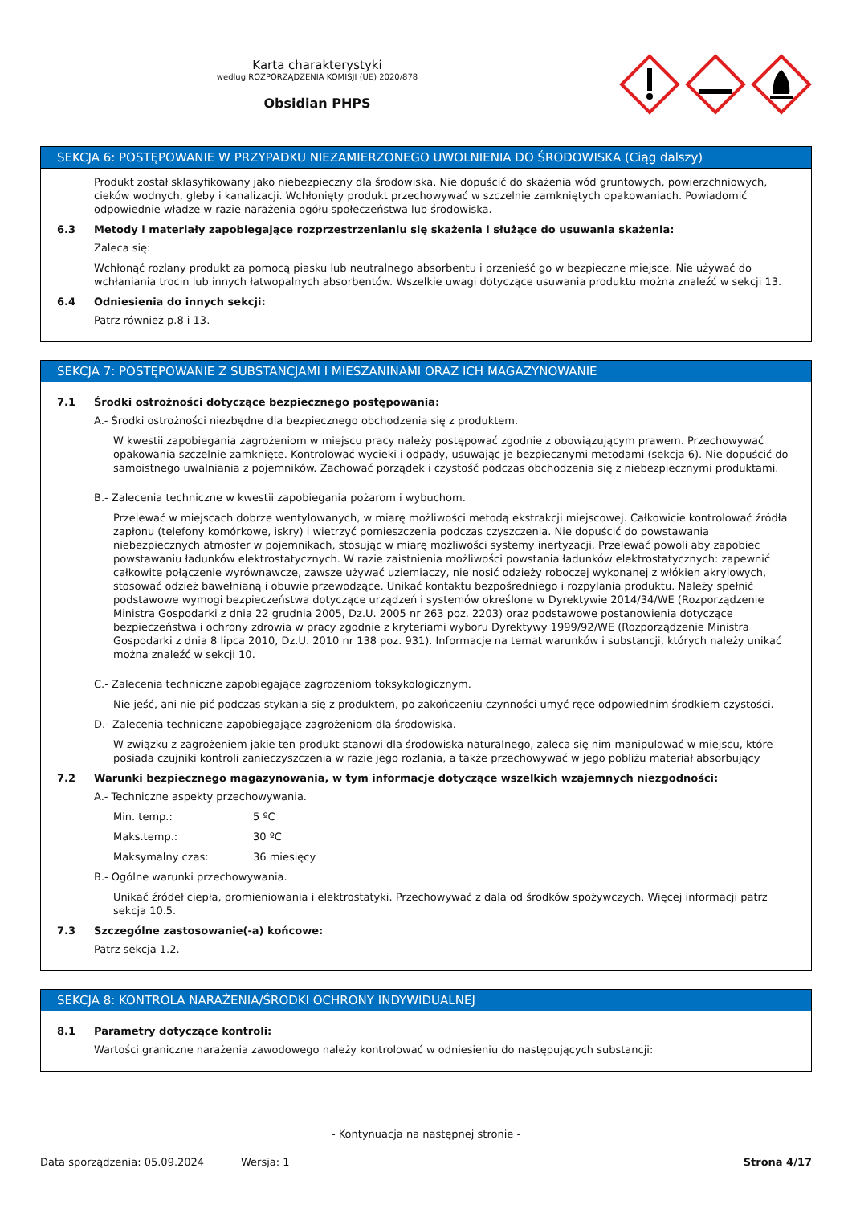Karta charakterystyki
według ROZPORZĄDZENIA KOMISJI (UE) 2020/878
Obsidian PHPS
SEKCJA 6: POSTĘPOWANIE W PRZYPADKU NIEZAMIERZONEGO UWOLNIENIA DO ŚRODOWISKA (Ciąg dalszy)
Produkt został sklasyfikowany jako niebezpieczny dla środowiska. Nie dopuścić do skażenia wód gruntowych, powierzchniowych, cieków wodnych, gleby i kanalizacji. Wchłonięty produkt przechowywać w szczelnie zamkniętych opakowaniach. Powiadomić odpowiednie władze w razie narażenia ogółu społeczeństwa lub środowiska.
6.3 Metody i materiały zapobiegające rozprzestrzenianiu się skażenia i służące do usuwania skażenia:
Zaleca się:
Wchłonąć rozlany produkt za pomocą piasku lub neutralnego absorbentu i przenieść go w bezpieczne miejsce. Nie używać do wchłaniania trocin lub innych łatwopalnych absorbentów. Wszelkie uwagi dotyczące usuwania produktu można znaleźć w sekcji 13.
6.4 Odniesienia do innych sekcji:
Patrz również p.8 i 13.
SEKCJA 7: POSTĘPOWANIE Z SUBSTANCJAMI I MIESZANINAMI ORAZ ICH MAGAZYNOWANIE
7.1 Środki ostrożności dotyczące bezpiecznego postępowania:
A.- Środki ostrożności niezbędne dla bezpiecznego obchodzenia się z produktem.
W kwestii zapobiegania zagrożeniom w miejscu pracy należy postępować zgodnie z obowiązującym prawem. Przechowywać opakowania szczelnie zamknięte. Kontrolować wycieki i odpady, usuwając je bezpiecznymi metodami (sekcja 6). Nie dopuścić do samoistnego uwalniania z pojemników. Zachować porządek i czystość podczas obchodzenia się z niebezpiecznymi produktami.
B.- Zalecenia techniczne w kwestii zapobiegania pożarom i wybuchom.
Przelewać w miejscach dobrze wentylowanych, w miarę możliwości metodą ekstrakcji miejscowej. Całkowicie kontrolować źródła zapłonu (telefony komórkowe, iskry) i wietrzyć pomieszczenia podczas czyszczenia. Nie dopuścić do powstawania niebezpiecznych atmosfer w pojemnikach, stosując w miarę możliwości systemy inertyzacji. Przelewać powoli aby zapobiec powstawaniu ładunków elektrostatycznych. W razie zaistnienia możliwości powstania ładunków elektrostatycznych: zapewnić całkowite połączenie wyrównawcze, zawsze używać uziemiaczy, nie nosić odzieży roboczej wykonanej z włókien akrylowych, stosować odzież bawełnianą i obuwie przewodzące. Unikać kontaktu bezpośredniego i rozpylania produktu. Należy spełnić podstawowe wymogi bezpieczeństwa dotyczące urządzeń i systemów określone w Dyrektywie 2014/34/WE (Rozporządzenie Ministra Gospodarki z dnia 22 grudnia 2005, Dz.U. 2005 nr 263 poz. 2203) oraz podstawowe postanowienia dotyczące bezpieczeństwa i ochrony zdrowia w pracy zgodnie z kryteriami wyboru Dyrektywy 1999/92/WE (Rozporządzenie Ministra Gospodarki z dnia 8 lipca 2010, Dz.U. 2010 nr 138 poz. 931). Informacje na temat warunków i substancji, których należy unikać można znaleźć w sekcji 10.
C.- Zalecenia techniczne zapobiegające zagrożeniom toksykologicznym.
Nie jeść, ani nie pić podczas stykania się z produktem, po zakończeniu czynności umyć ręce odpowiednim środkiem czystości.
D.- Zalecenia techniczne zapobiegające zagrożeniom dla środowiska.
W związku z zagrożeniem jakie ten produkt stanowi dla środowiska naturalnego, zaleca się nim manipulować w miejscu, które posiada czujniki kontroli zanieczyszczenia w razie jego rozlania, a także przechowywać w jego pobliżu materiał absorbujący
7.2 Warunki bezpiecznego magazynowania, w tym informacje dotyczące wszelkich wzajemnych niezgodności:
A.- Techniczne aspekty przechowywania.
Min. temp.: 5 ºC
Maks.temp.: 30 ºC
Maksymalny czas: 36 miesięcy
B.- Ogólne warunki przechowywania.
Unikać źródeł ciepła, promieniowania i elektrostatyki. Przechowywać z dala od środków spożywczych. Więcej informacji patrz sekcja 10.5.
7.3 Szczególne zastosowanie(-a) końcowe:
Patrz sekcja 1.2.
SEKCJA 8: KONTROLA NARAŻENIA/ŚRODKI OCHRONY INDYWIDUALNEJ
8.1 Parametry dotyczące kontroli:
Wartości graniczne narażenia zawodowego należy kontrolować w odniesieniu do następujących substancji:
- Kontynuacja na następnej stronie -
Data sporządzenia: 05.09.2024 Wersja: 1 Strona 4/17